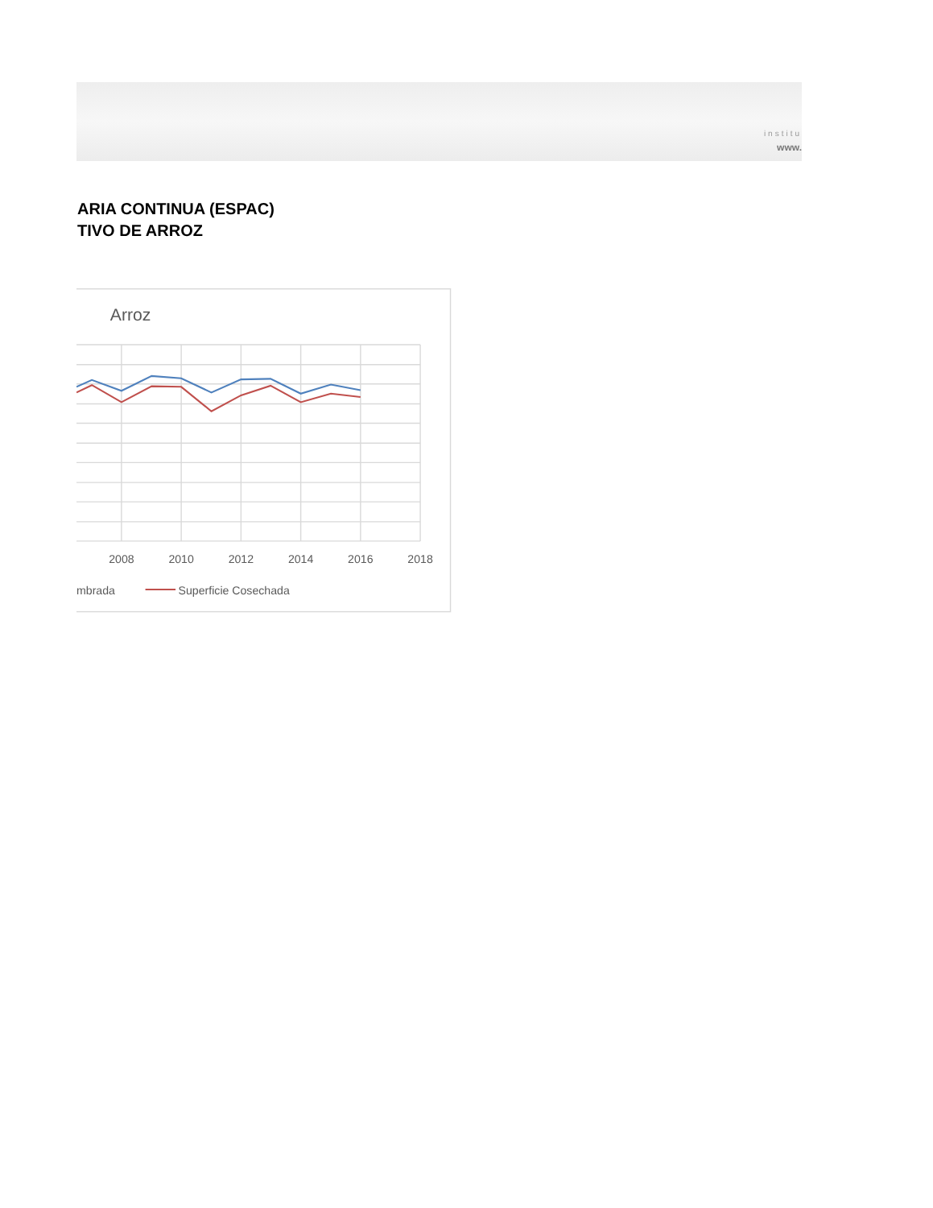institu
www.
ARIA CONTINUA (ESPAC)
TIVO DE ARROZ
Arroz
2008
2010
2012
2014
2016
2018
mbrada
Superficie Cosechada